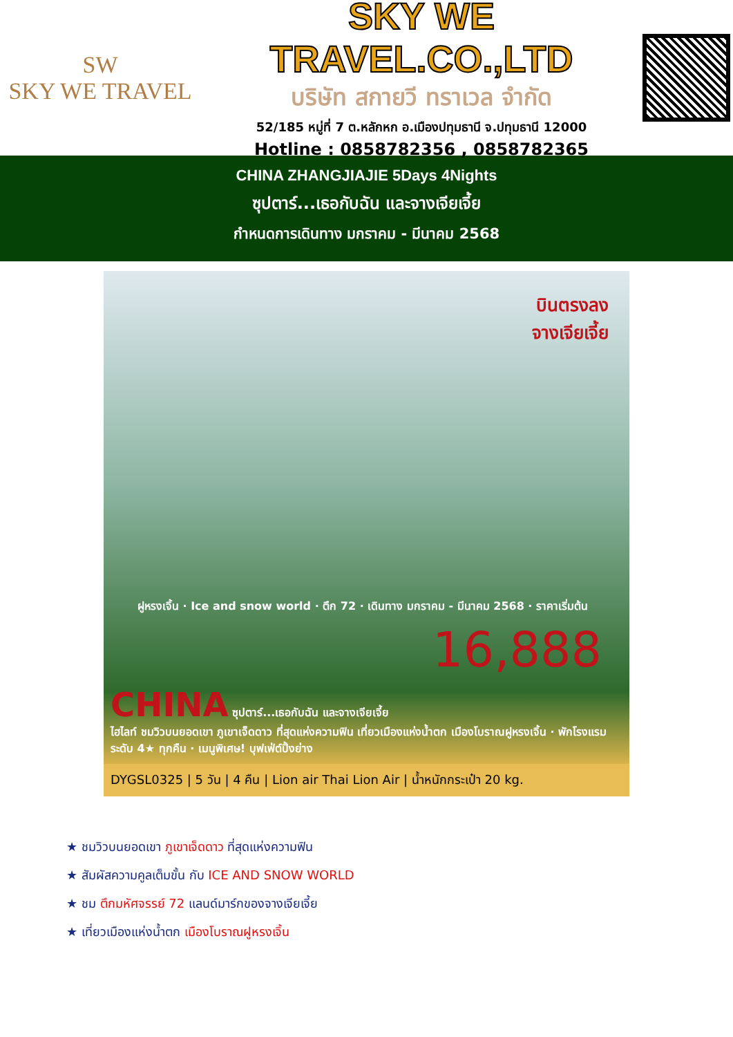SW
SKY WE TRAVEL
SKY WE TRAVEL.CO.,LTD
บริษัท สกายวี ทราเวล จำกัด
52/185 หมู่ที่ 7 ต.หลักหก อ.เมืองปทุมธานี จ.ปทุมธานี 12000
Hotline : 0858782356 , 0858782365
CHINA ZHANGJIAJIE 5Days 4Nights
ซุปตาร์...เธอกับฉัน และจางเจียเจี้ย
กำหนดการเดินทาง มกราคม - มีนาคม 2568
บินตรงลง
จางเจียเจี้ย
ฝูหรงเจิ้น · Ice and snow world · ตึก 72 · เดินทาง มกราคม - มีนาคม 2568 · ราคาเริ่มต้น
16,888
CHINA ซุปตาร์...เธอกับฉัน และจางเจียเจี้ย
ไฮไลท์ ชมวิวบนยอดเขา ภูเขาเจ็ดดาว ที่สุดแห่งความฟิน เที่ยวเมืองแห่งน้ำตก เมืองโบราณฝูหรงเจิ้น · พักโรงแรมระดับ 4★ ทุกคืน · เมนูพิเศษ! บุฟเฟ่ต์ปิ้งย่าง
DYGSL0325 | 5 วัน | 4 คืน | Lion air Thai Lion Air | น้ำหนักกระเป๋า 20 kg.
★ ชมวิวบนยอดเขา ภูเขาเจ็ดดาว ที่สุดแห่งความฟิน
★ สัมผัสความคูลเต็มขั้น กับ ICE AND SNOW WORLD
★ ชม ตึกมหัศจรรย์ 72 แลนด์มาร์กของจางเจียเจี้ย
★ เที่ยวเมืองแห่งน้ำตก เมืองโบราณฝูหรงเจิ้น